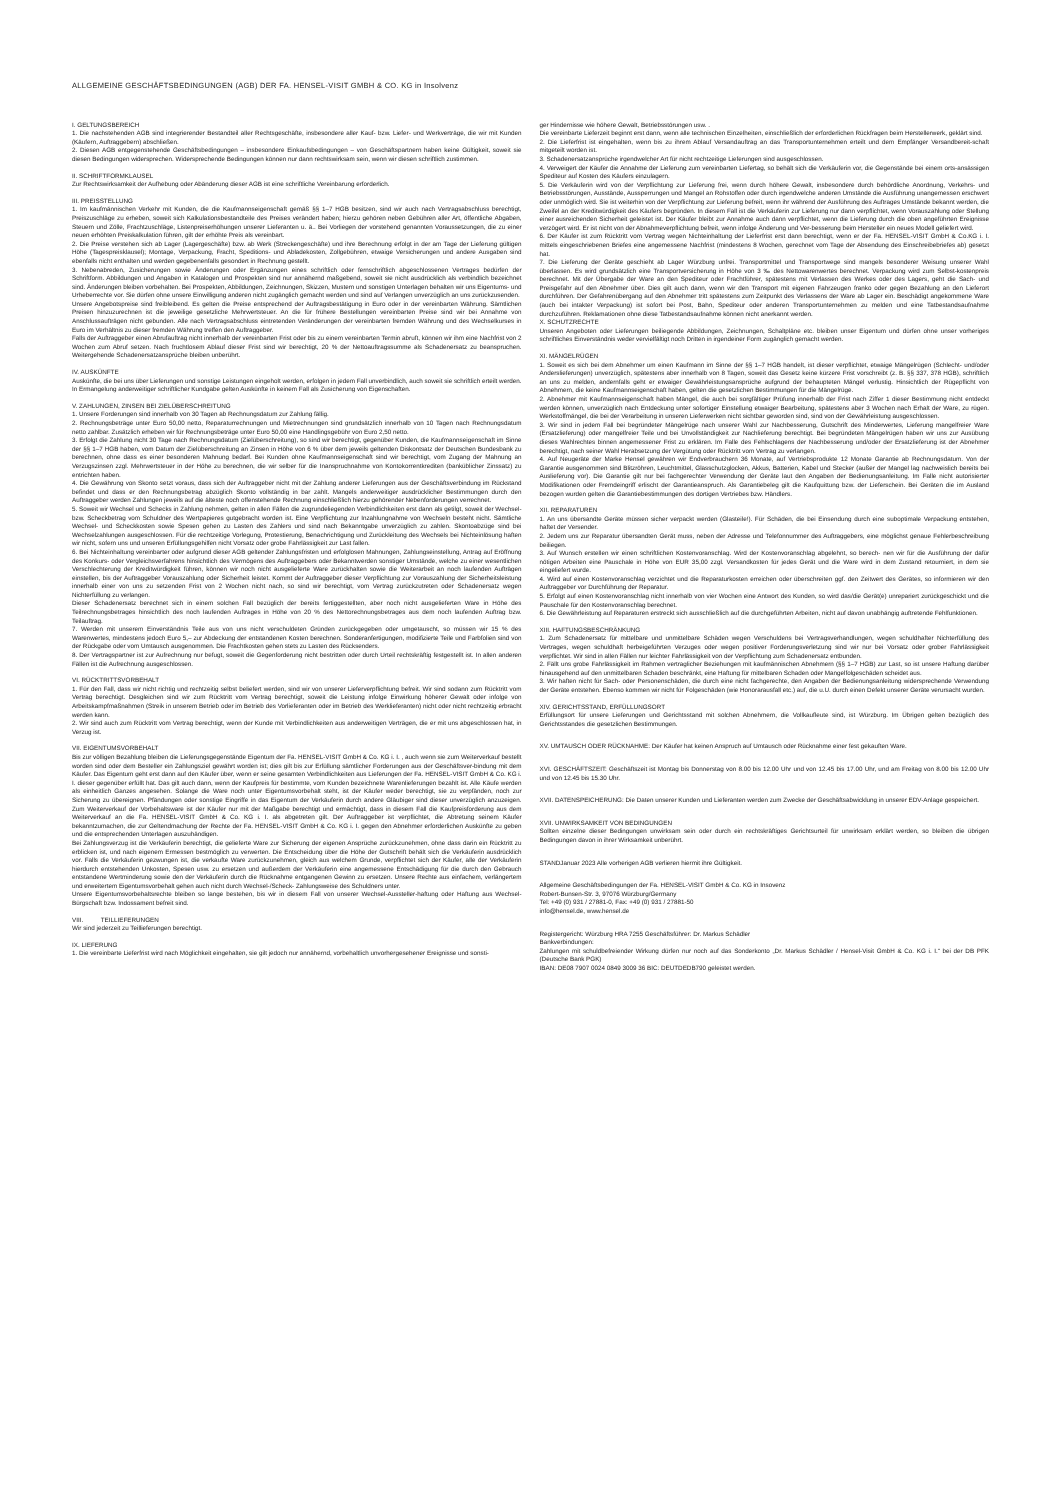ALLGEMEINE GESCHÄFTSBEDINGUNGEN (AGB) DER FA. HENSEL-VISIT GMBH & CO. KG in Insolvenz
I. GELTUNGSBEREICH
1. Die nachstehenden AGB sind integrierender Bestandteil aller Rechtsgeschäfte, insbesondere aller Kauf- bzw. Liefer- und Werkverträge, die wir mit Kunden (Käufern, Auftraggebern) abschließen.
2. Diesen AGB entgegenstehende Geschäftsbedingungen – insbesondere Einkaufsbedingungen – von Geschäftspartnern haben keine Gültigkeit, soweit sie diesen Bedingungen widersprechen. Widersprechende Bedingungen können nur dann rechtswirksam sein, wenn wir diesen schriftlich zustimmen.
II. SCHRIFTFORMKLAUSEL
Zur Rechtswirksamkeit der Aufhebung oder Abänderung dieser AGB ist eine schriftliche Vereinbarung erforderlich.
III. PREISSTELLUNG
1. Im kaufmännischen Verkehr mit Kunden, die die Kaufmannseigenschaft gemäß §§ 1–7 HGB besitzen, sind wir auch nach Vertragsabschluss berechtigt, Preiszuschläge zu erheben, soweit sich Kalkulationsbestandteile des Preises verändert haben; hierzu gehören neben Gebühren aller Art, öffentliche Abgaben, Steuern und Zölle, Frachtzuschläge, Listenpreiserhöhungen unserer Lieferanten u. ä.. Bei Vorliegen der vorstehend genannten Voraussetzungen, die zu einer neuen erhöhten Preiskalkulation führen, gilt der erhöhte Preis als vereinbart.
2. Die Preise verstehen sich ab Lager (Lagergeschäfte) bzw. ab Werk (Streckengeschäfte) und ihre Berechnung erfolgt in der am Tage der Lieferung gültigen Höhe (Tagespreisklausel); Montage, Verpackung, Fracht, Speditions- und Abladekosten, Zollgebühren, etwaige Versicherungen und andere Ausgaben sind ebenfalls nicht enthalten und werden gegebenenfalls gesondert in Rechnung gestellt.
3. Nebenabreden, Zusicherungen sowie Änderungen oder Ergänzungen eines schriftlich oder fernschriftlich abgeschlossenen Vertrages bedürfen der Schriftform. Abbildungen und Angaben in Katalogen und Prospekten sind nur annähernd maßgebend, soweit sie nicht ausdrücklich als verbindlich bezeichnet sind. Änderungen bleiben vorbehalten. Bei Prospekten, Abbildungen, Zeichnungen, Skizzen, Mustern und sonstigen Unterlagen behalten wir uns Eigentums- und Urheberrechte vor. Sie dürfen ohne unsere Einwilligung anderen nicht zugänglich gemacht werden und sind auf Verlangen unverzüglich an uns zurückzusenden.
Unsere Angebotspreise sind freibleibend. Es gelten die Preise entsprechend der Auftragsbestätigung in Euro oder in der vereinbarten Währung. Sämtlichen Preisen hinzuzurechnen ist die jeweilige gesetzliche Mehrwertsteuer. An die für frühere Bestellungen vereinbarten Preise sind wir bei Annahme von Anschlussaufträgen nicht gebunden. Alle nach Vertragsabschluss eintretenden Veränderungen der vereinbarten fremden Währung und des Wechselkurses in Euro im Verhältnis zu dieser fremden Währung treffen den Auftraggeber.
Falls der Auftraggeber einen Abrufauftrag nicht innerhalb der vereinbarten Frist oder bis zu einem vereinbarten Termin abruft, können wir ihm eine Nachfrist von 2 Wochen zum Abruf setzen. Nach fruchtlosem Ablauf dieser Frist sind wir berechtigt, 20 % der Nettoauftragssumme als Schadenersatz zu beanspruchen. Weitergehende Schadenersatzansprüche bleiben unberührt.
IV. AUSKÜNFTE
Auskünfte, die bei uns über Lieferungen und sonstige Leistungen eingeholt werden, erfolgen in jedem Fall unverbindlich, auch soweit sie schriftlich erteilt werden. In Ermangelung anderweitiger schriftlicher Kundgabe gelten Auskünfte in keinem Fall als Zusicherung von Eigenschaften.
V. ZAHLUNGEN, ZINSEN BEI ZIELÜBERSCHREITUNG
1. Unsere Forderungen sind innerhalb von 30 Tagen ab Rechnungsdatum zur Zahlung fällig.
2. Rechnungsbeträge unter Euro 50,00 netto, Reparaturrechnungen und Mietrechnungen sind grundsätzlich innerhalb von 10 Tagen nach Rechnungsdatum netto zahlbar. Zusätzlich erheben wir für Rechnungsbeträge unter Euro 50,00 eine Handlingsgebühr von Euro 2,50 netto.
3. Erfolgt die Zahlung nicht 30 Tage nach Rechnungsdatum (Zielüberschreitung), so sind wir berechtigt, gegenüber Kunden, die Kaufmannseigenschaft im Sinne der §§ 1–7 HGB haben, vom Datum der Zielüberschreitung an Zinsen in Höhe von 6 % über dem jeweils geltenden Diskontsatz der Deutschen Bundesbank zu berechnen, ohne dass es einer besonderen Mahnung bedarf. Bei Kunden ohne Kaufmannseigenschaft sind wir berechtigt, vom Zugang der Mahnung an Verzugszinsen zzgl. Mehrwertsteuer in der Höhe zu berechnen, die wir selber für die Inanspruchnahme von Kontokorrentkrediten (banküblicher Zinssatz) zu entrichten haben.
4. Die Gewährung von Skonto setzt voraus, dass sich der Auftraggeber nicht mit der Zahlung anderer Lieferungen aus der Geschäftsverbindung im Rückstand befindet und dass er den Rechnungsbetrag abzüglich Skonto vollständig in bar zahlt. Mangels anderweitiger ausdrücklicher Bestimmungen durch den Auftraggeber werden Zahlungen jeweils auf die älteste noch offenstehende Rechnung einschließlich hierzu gehörender Nebenforderungen verrechnet.
5. Soweit wir Wechsel und Schecks in Zahlung nehmen, gelten in allen Fällen die zugrundeliegenden Verbindlichkeiten erst dann als getilgt, soweit der Wechsel- bzw. Scheckbetrag vom Schuldner des Wertpapieres gutgebracht worden ist. Eine Verpflichtung zur Inzahlungnahme von Wechseln besteht nicht. Sämtliche Wechsel- und Scheckkosten sowie Spesen gehen zu Lasten des Zahlers und sind nach Bekanntgabe unverzüglich zu zahlen. Skontoabzüge sind bei Wechselzahlungen ausgeschlossen. Für die rechtzeitige Vorlegung, Protestierung, Benachrichtigung und Zurückleitung des Wechsels bei Nichteinlösung haften wir nicht, sofern uns und unseren Erfüllungsgehilfen nicht Vorsatz oder grobe Fahrlässigkeit zur Last fallen.
6. Bei Nichteinhaltung vereinbarter oder aufgrund dieser AGB geltender Zahlungsfristen und erfolglosen Mahnungen, Zahlungseinstellung, Antrag auf Eröffnung des Konkurs- oder Vergleichsverfahrens hinsichtlich des Vermögens des Auftraggebers oder Bekanntwerden sonstiger Umstände, welche zu einer wesentlichen Verschlechterung der Kreditwürdigkeit führen, können wir noch nicht ausgelieferte Ware zurückhalten sowie die Weiterarbeit an noch laufenden Aufträgen einstellen, bis der Auftraggeber Vorauszahlung oder Sicherheit leistet. Kommt der Auftraggeber dieser Verpflichtung zur Vorauszahlung der Sicherheitsleistung innerhalb einer von uns zu setzenden Frist von 2 Wochen nicht nach, so sind wir berechtigt, vom Vertrag zurückzutreten oder Schadenersatz wegen Nichterfüllung zu verlangen.
Dieser Schadenersatz berechnet sich in einem solchen Fall bezüglich der bereits fertiggestellten, aber noch nicht ausgelieferten Ware in Höhe des Teilrechnungsbetrages hinsichtlich des noch laufenden Auftrages in Höhe von 20 % des Nettorechnungsbetrages aus dem noch laufenden Auftrag bzw. Teilauftrag.
7. Werden mit unserem Einverständnis Teile aus von uns nicht verschuldeten Gründen zurückgegeben oder umgetauscht, so müssen wir 15 % des Warenwertes, mindestens jedoch Euro 5,– zur Abdeckung der entstandenen Kosten berechnen. Sonderanfertigungen, modifizierte Teile und Farbfolien sind von der Rückgabe oder vom Umtausch ausgenommen. Die Frachtkosten gehen stets zu Lasten des Rücksenders.
8. Der Vertragspartner ist zur Aufrechnung nur befugt, soweit die Gegenforderung nicht bestritten oder durch Urteil rechtskräftig festgestellt ist. In allen anderen Fällen ist die Aufrechnung ausgeschlossen.
VI. RÜCKTRITTSVORBEHALT
1. Für den Fall, dass wir nicht richtig und rechtzeitig selbst beliefert werden, sind wir von unserer Lieferverpflichtung befreit. Wir sind sodann zum Rücktritt vom Vertrag berechtigt. Desgleichen sind wir zum Rücktritt vom Vertrag berechtigt, soweit die Leistung infolge Einwirkung höherer Gewalt oder infolge von Arbeitskampfmaßnahmen (Streik in unserem Betrieb oder im Betrieb des Vorlieferanten oder im Betrieb des Werklieferanten) nicht oder nicht rechtzeitig erbracht werden kann.
2. Wir sind auch zum Rücktritt vom Vertrag berechtigt, wenn der Kunde mit Verbindlichkeiten aus anderweitigen Verträgen, die er mit uns abgeschlossen hat, in Verzug ist.
VII. EIGENTUMSVORBEHALT
Bis zur völligen Bezahlung bleiben die Lieferungsgegenstände Eigentum der Fa. HENSEL-VISIT GmbH & Co. KG i. I. , auch wenn sie zum Weiterverkauf bestellt worden sind oder dem Besteller ein Zahlungsziel gewährt worden ist; dies gilt bis zur Erfüllung sämtlicher Forderungen aus der Geschäftsver-bindung mit dem Käufer. Das Eigentum geht erst dann auf den Käufer über, wenn er seine gesamten Verbindlichkeiten aus Lieferungen der Fa. HENSEL-VISIT GmbH & Co. KG i. I. dieser gegenüber erfüllt hat. Das gilt auch dann, wenn der Kaufpreis für bestimmte, vom Kunden bezeichnete Warenlieferungen bezahlt ist. Alle Käufe werden als einheitlich Ganzes angesehen. Solange die Ware noch unter Eigentumsvorbehalt steht, ist der Käufer weder berechtigt, sie zu verpfänden, noch zur Sicherung zu übereignen. Pfändungen oder sonstige Eingriffe in das Eigentum der Verkäuferin durch andere Gläubiger sind dieser unverzüglich anzuzeigen. Zum Weiterverkauf der Vorbehaltsware ist der Käufer nur mit der Maßgabe berechtigt und ermächtigt, dass in diesem Fall die Kaufpreisforderung aus dem Weiterverkauf an die Fa. HENSEL-VISIT GmbH & Co. KG i. I. als abgetreten gilt. Der Auftraggeber ist verpflichtet, die Abtretung seinem Käufer bekanntzumachen, die zur Geltendmachung der Rechte der Fa. HENSEL-VISIT GmbH & Co. KG i. I. gegen den Abnehmer erforderlichen Auskünfte zu geben und die entsprechenden Unterlagen auszuhändigen.
Bei Zahlungsverzug ist die Verkäuferin berechtigt, die gelieferte Ware zur Sicherung der eigenen Ansprüche zurückzunehmen, ohne dass darin ein Rücktritt zu erblicken ist, und nach eigenem Ermessen bestmöglich zu verwerten. Die Entscheidung über die Höhe der Gutschrift behält sich die Verkäuferin ausdrücklich vor. Falls die Verkäuferin gezwungen ist, die verkaufte Ware zurückzunehmen, gleich aus welchem Grunde, verpflichtet sich der Käufer, alle der Verkäuferin hierdurch entstehenden Unkosten, Spesen usw. zu ersetzen und außerdem der Verkäuferin eine angemessene Entschädigung für die durch den Gebrauch entstandene Wertminderung sowie den der Verkäuferin durch die Rücknahme entgangenen Gewinn zu ersetzen. Unsere Rechte aus einfachem, verlängertem und erweitertem Eigentumsvorbehalt gehen auch nicht durch Wechsel-/Scheck- Zahlungsweise des Schuldners unter.
Unsere Eigentumsvorbehaltsrechte bleiben so lange bestehen, bis wir in diesem Fall von unserer Wechsel-Aussteller-haftung oder Haftung aus Wechsel-Bürgschaft bzw. Indossament befreit sind.
VIII. TEILLIEFERUNGEN
Wir sind jederzeit zu Teillieferungen berechtigt.
IX. LIEFERUNG
1. Die vereinbarte Lieferfrist wird nach Möglichkeit eingehalten, sie gilt jedoch nur annähernd, vorbehaltlich unvorhergesehener Ereignisse und sonsti-
ger Hindernisse wie höhere Gewalt, Betriebsstörungen usw. .
Die vereinbarte Lieferzeit beginnt erst dann, wenn alle technischen Einzelheiten, einschließlich der erforderlichen Rückfragen beim Herstellerwerk, geklärt sind.
2. Die Lieferfrist ist eingehalten, wenn bis zu ihrem Ablauf Versandauftrag an das Transportunternehmen erteilt und dem Empfänger Versandbereit-schaft mitgeteilt worden ist.
3. Schadenersatzansprüche irgendwelcher Art für nicht rechtzeitige Lieferungen sind ausgeschlossen.
4. Verweigert der Käufer die Annahme der Lieferung zum vereinbarten Liefertag, so behält sich die Verkäuferin vor, die Gegenstände bei einem orts-ansässigen Spediteur auf Kosten des Käufers einzulagern.
5. Die Verkäuferin wird von der Verpflichtung zur Lieferung frei, wenn durch höhere Gewalt, insbesondere durch behördliche Anordnung, Verkehrs- und Betriebsstörungen, Ausstände, Aussperrungen und Mangel an Rohstoffen oder durch irgendwelche anderen Umstände die Ausführung unangemessen erschwert oder unmöglich wird. Sie ist weiterhin von der Verpflichtung zur Lieferung befreit, wenn ihr während der Ausführung des Auftrages Umstände bekannt werden, die Zweifel an der Kreditwürdigkeit des Käufers begründen. In diesem Fall ist die Verkäuferin zur Lieferung nur dann verpflichtet, wenn Vorauszahlung oder Stellung einer ausreichenden Sicherheit geleistet ist. Der Käufer bleibt zur Annahme auch dann verpflichtet, wenn die Lieferung durch die oben angeführten Ereignisse verzögert wird. Er ist nicht von der Abnahmeverpflichtung befreit, wenn infolge Änderung und Ver-besserung beim Hersteller ein neues Modell geliefert wird.
6. Der Käufer ist zum Rücktritt vom Vertrag wegen Nichteinhaltung der Lieferfrist erst dann berechtigt, wenn er der Fa. HENSEL-VISIT GmbH & Co.KG i. I. mittels eingeschriebenen Briefes eine angemessene Nachfrist (mindestens 8 Wochen, gerechnet vom Tage der Absendung des Einschreibebriefes ab) gesetzt hat.
7. Die Lieferung der Geräte geschieht ab Lager Würzburg unfrei. Transportmittel und Transportwege sind mangels besonderer Weisung unserer Wahl überlassen. Es wird grundsätzlich eine Transportversicherung in Höhe von 3 ‰ des Nettowarenwertes berechnet. Verpackung wird zum Selbst-kostenpreis berechnet. Mit der Übergabe der Ware an den Spediteur oder Frachtführer, spätestens mit Verlassen des Werkes oder des Lagers, geht die Sach- und Preisgefahr auf den Abnehmer über. Dies gilt auch dann, wenn wir den Transport mit eigenen Fahrzeugen franko oder gegen Bezahlung an den Lieferort durchführen. Der Gefahrenübergang auf den Abnehmer tritt spätestens zum Zeitpunkt des Verlassens der Ware ab Lager ein. Beschädigt angekommene Ware (auch bei intakter Verpackung) ist sofort bei Post, Bahn, Spediteur oder anderen Transportunternehmen zu melden und eine Tatbestandsaufnahme durchzuführen. Reklamationen ohne diese Tatbestandsaufnahme können nicht anerkannt werden.
X. SCHUTZRECHTE
Unseren Angeboten oder Lieferungen beiliegende Abbildungen, Zeichnungen, Schaltpläne etc. bleiben unser Eigentum und dürfen ohne unser vorheriges schriftliches Einverständnis weder vervielfältigt noch Dritten in irgendeiner Form zugänglich gemacht werden.
XI. MÄNGELRÜGEN
1. Soweit es sich bei dem Abnehmer um einen Kaufmann im Sinne der §§ 1–7 HGB handelt, ist dieser verpflichtet, etwaige Mängelrügen (Schlecht- und/oder Anderslieferungen) unverzüglich, spätestens aber innerhalb von 8 Tagen, soweit das Gesetz keine kürzere Frist vorschreibt (z. B. §§ 337, 378 HGB), schriftlich an uns zu melden, andernfalls geht er etwaiger Gewährleistungsansprüche aufgrund der behaupteten Mängel verlustig. Hinsichtlich der Rügepflicht von Abnehmern, die keine Kaufmannseigenschaft haben, gelten die gesetzlichen Bestimmungen für die Mängelrüge.
2. Abnehmer mit Kaufmannseigenschaft haben Mängel, die auch bei sorgfältiger Prüfung innerhalb der Frist nach Ziffer 1 dieser Bestimmung nicht entdeckt werden können, unverzüglich nach Entdeckung unter sofortiger Einstellung etwaiger Bearbeitung, spätestens aber 3 Wochen nach Erhalt der Ware, zu rügen. Werkstoffmängel, die bei der Verarbeitung in unseren Lieferwerken nicht sichtbar geworden sind, sind von der Gewährleistung ausgeschlossen.
3. Wir sind in jedem Fall bei begründeter Mängelrüge nach unserer Wahl zur Nachbesserung, Gutschrift des Minderwertes, Lieferung mangelfreier Ware (Ersatzlieferung) oder mangelfreier Teile und bei Unvollständigkeit zur Nachlieferung berechtigt. Bei begründeten Mängelrügen haben wir uns zur Ausübung dieses Wahlrechtes binnen angemessener Frist zu erklären. Im Falle des Fehlschlagens der Nachbesserung und/oder der Ersatzlieferung ist der Abnehmer berechtigt, nach seiner Wahl Herabsetzung der Vergütung oder Rücktritt vom Vertrag zu verlangen.
4. Auf Neugeräte der Marke Hensel gewähren wir Endverbrauchern 36 Monate, auf Vertriebsprodukte 12 Monate Garantie ab Rechnungsdatum. Von der Garantie ausgenommen sind Blitzröhren, Leuchtmittel, Glasschutzglocken, Akkus, Batterien, Kabel und Stecker (außer der Mangel lag nachweislich bereits bei Auslieferung vor). Die Garantie gilt nur bei fachgerechter Verwendung der Geräte laut den Angaben der Bedienungsanleitung. Im Falle nicht autorisierter Modifikationen oder Fremdeingriff erlischt der Garantieanspruch. Als Garantiebeleg gilt die Kaufquittung bzw. der Lieferschein. Bei Geräten die im Ausland bezogen wurden gelten die Garantiebestimmungen des dortigen Vertriebes bzw. Händlers.
XII. REPARATUREN
1. An uns übersandte Geräte müssen sicher verpackt werden (Glasteile!). Für Schäden, die bei Einsendung durch eine suboptimale Verpackung entstehen, haftet der Versender.
2. Jedem uns zur Reparatur übersandten Gerät muss, neben der Adresse und Telefonnummer des Auftraggebers, eine möglichst genaue Fehlerbeschreibung beiliegen.
3. Auf Wunsch erstellen wir einen schriftlichen Kostenvoranschlag. Wird der Kostenvoranschlag abgelehnt, so berech- nen wir für die Ausführung der dafür nötigen Arbeiten eine Pauschale in Höhe von EUR 35,00 zzgl. Versandkosten für jedes Gerät und die Ware wird in dem Zustand retourniert, in dem sie eingeliefert wurde.
4. Wird auf einen Kostenvoranschlag verzichtet und die Reparaturkosten erreichen oder überschreiten ggf. den Zeitwert des Gerätes, so informieren wir den Auftraggeber vor Durchführung der Reparatur.
5. Erfolgt auf einen Kostenvoranschlag nicht innerhalb von vier Wochen eine Antwort des Kunden, so wird das/die Gerät(e) unrepariert zurückgeschickt und die Pauschale für den Kostenvoranschlag berechnet.
6. Die Gewährleistung auf Reparaturen erstreckt sich ausschließlich auf die durchgeführten Arbeiten, nicht auf davon unabhängig auftretende Fehlfunktionen.
XIII. HAFTUNGSBESCHRÄNKUNG
1. Zum Schadenersatz für mittelbare und unmittelbare Schäden wegen Verschuldens bei Vertragsverhandlungen, wegen schuldhafter Nichterfüllung des Vertrages, wegen schuldhaft herbeigeführten Verzuges oder wegen positiver Forderungsverletzung sind wir nur bei Vorsatz oder grober Fahrlässigkeit verpflichtet. Wir sind in allen Fällen nur leichter Fahrlässigkeit von der Verpflichtung zum Schadenersatz entbunden.
2. Fällt uns grobe Fahrlässigkeit im Rahmen vertraglicher Beziehungen mit kaufmännischen Abnehmern (§§ 1–7 HGB) zur Last, so ist unsere Haftung darüber hinausgehend auf den unmittelbaren Schaden beschränkt, eine Haftung für mittelbaren Schaden oder Mangelfolgeschäden scheidet aus.
3. Wir haften nicht für Sach- oder Personenschäden, die durch eine nicht fachgerechte, den Angaben der Bedienungsanleitung widersprechende Verwendung der Geräte entstehen. Ebenso kommen wir nicht für Folgeschäden (wie Honorarausfall etc.) auf, die u.U. durch einen Defekt unserer Geräte verursacht wurden.
XIV. GERICHTSSTAND, ERFÜLLUNGSORT
Erfüllungsort für unsere Lieferungen und Gerichtsstand mit solchen Abnehmern, die Vollkaufleute sind, ist Würzburg. Im Übrigen gelten bezüglich des Gerichtsstandes die gesetzlichen Bestimmungen.
XV. UMTAUSCH ODER RÜCKNAHME: Der Käufer hat keinen Anspruch auf Umtausch oder Rücknahme einer fest gekauften Ware.
XVI. GESCHÄFTSZEIT: Geschäftszeit ist Montag bis Donnerstag von 8.00 bis 12.00 Uhr und von 12.45 bis 17.00 Uhr, und am Freitag von 8.00 bis 12.00 Uhr und von 12.45 bis 15.30 Uhr.
XVII. DATENSPEICHERUNG: Die Daten unserer Kunden und Lieferanten werden zum Zwecke der Geschäftsabwicklung in unserer EDV-Anlage gespeichert.
XVII. UNWIRKSAMKEIT VON BEDINGUNGEN
Sollten einzelne dieser Bedingungen unwirksam sein oder durch ein rechtskräftiges Gerichtsurteil für unwirksam erklärt werden, so bleiben die übrigen Bedingungen davon in ihrer Wirksamkeit unberührt.
STANDJanuar 2023 Alle vorherigen AGB verlieren hiermit ihre Gültigkeit.
Allgemeine Geschäftsbedingungen der Fa. HENSEL-VISIT GmbH & Co. KG in Insovenz
Robert-Bunsen-Str. 3, 97076 Würzburg/Germany
Tel: +49 (0) 931 / 27881-0, Fax: +49 (0) 931 / 27881-50
info@hensel.de, www.hensel.de
Registergericht: Würzburg HRA 7255 Geschäftsführer: Dr. Markus Schädler
Bankverbindungen:
Zahlungen mit schuldbefreiender Wirkung dürfen nur noch auf das Sonderkonto „Dr. Markus Schädler / Hensel-Visit GmbH & Co. KG i. I.“ bei der DB PFK (Deutsche Bank PGK)
IBAN: DE08 7907 0024 0849 3009 36 BIC: DEUTDEDB790 geleistet werden.